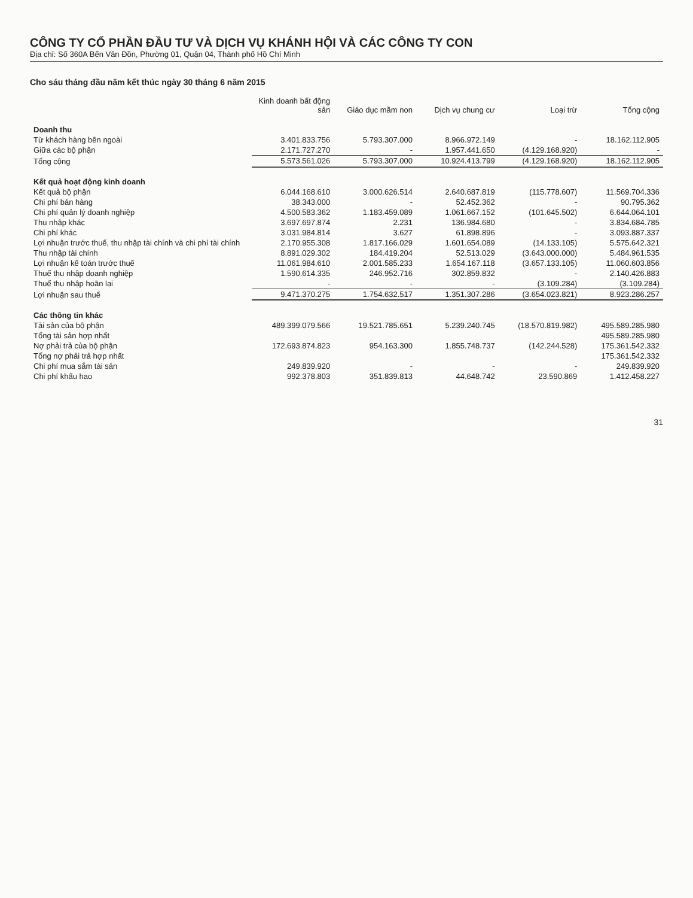CÔNG TY CỔ PHẦN ĐẦU TƯ VÀ DỊCH VỤ KHÁNH HỘI VÀ CÁC CÔNG TY CON
Địa chỉ: Số 360A Bến Vân Đồn, Phường 01, Quận 04, Thành phố Hồ Chí Minh
Cho sáu tháng đầu năm kết thúc ngày 30 tháng 6 năm 2015
| | Kinh doanh bất động sản | Giáo dục mầm non | Dịch vụ chung cư | Loại trừ | Tổng cộng |
| --- | --- | --- | --- | --- | --- |
| Doanh thu | | | | | |
| Từ khách hàng bên ngoài | 3.401.833.756 | 5.793.307.000 | 8.966.972.149 | - | 18.162.112.905 |
| Giữa các bộ phận | 2.171.727.270 | - | 1.957.441.650 | (4.129.168.920) | - |
| Tổng cộng | 5.573.561.026 | 5.793.307.000 | 10.924.413.799 | (4.129.168.920) | 18.162.112.905 |
| Kết quả hoạt động kinh doanh | | | | | |
| Kết quả bộ phận | 6.044.168.610 | 3.000.626.514 | 2.640.687.819 | (115.778.607) | 11.569.704.336 |
| Chi phí bán hàng | 38.343.000 | - | 52.452.362 | - | 90.795.362 |
| Chi phí quản lý doanh nghiệp | 4.500.583.362 | 1.183.459.089 | 1.061.667.152 | (101.645.502) | 6.644.064.101 |
| Thu nhập khác | 3.697.697.874 | 2.231 | 136.984.680 | - | 3.834.684.785 |
| Chi phí khác | 3.031.984.814 | 3.627 | 61.898.896 | - | 3.093.887.337 |
| Lợi nhuận trước thuế, thu nhập tài chính và chi phí tài chính | 2.170.955.308 | 1.817.166.029 | 1.601.654.089 | (14.133.105) | 5.575.642.321 |
| Thu nhập tài chính | 8.891.029.302 | 184.419.204 | 52.513.029 | (3.643.000.000) | 5.484.961.535 |
| Lợi nhuận kế toán trước thuế | 11.061.984.610 | 2.001.585.233 | 1.654.167.118 | (3.657.133.105) | 11.060.603.856 |
| Thuế thu nhập doanh nghiệp | 1.590.614.335 | 246.952.716 | 302.859.832 | - | 2.140.426.883 |
| Thuế thu nhập hoãn lại | - | - | - | (3.109.284) | (3.109.284) |
| Lợi nhuận sau thuế | 9.471.370.275 | 1.754.632.517 | 1.351.307.286 | (3.654.023.821) | 8.923.286.257 |
| Các thông tin khác | | | | | |
| Tài sản của bộ phận | 489.399.079.566 | 19.521.785.651 | 5.239.240.745 | (18.570.819.982) | 495.589.285.980 |
| Tổng tài sản hợp nhất | | | | | 495.589.285.980 |
| Nợ phải trả của bộ phận | 172.693.874.823 | 954.163.300 | 1.855.748.737 | (142.244.528) | 175.361.542.332 |
| Tổng nợ phải trả hợp nhất | | | | | 175.361.542.332 |
| Chi phí mua sắm tài sản | 249.839.920 | - | - | - | 249.839.920 |
| Chi phí khấu hao | 992.378.803 | 351.839.813 | 44.648.742 | 23.590.869 | 1.412.458.227 |
31